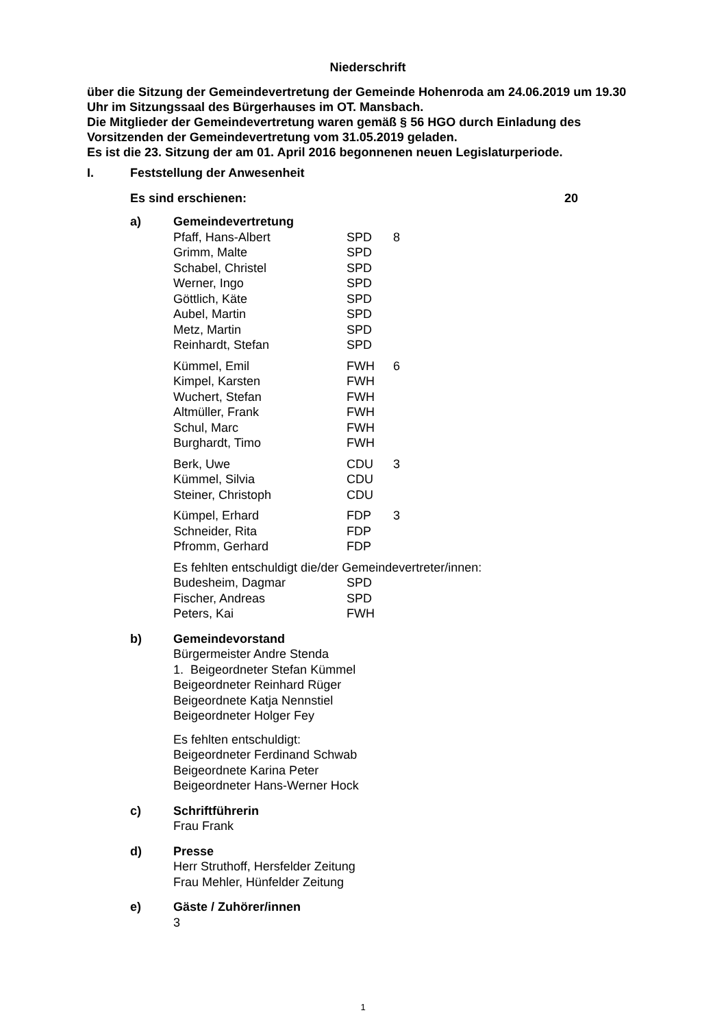Niederschrift
über die Sitzung der Gemeindevertretung der Gemeinde Hohenroda am 24.06.2019 um 19.30 Uhr im Sitzungssaal des Bürgerhauses im OT. Mansbach.
Die Mitglieder der Gemeindevertretung waren gemäß § 56 HGO durch Einladung des Vorsitzenden der Gemeindevertretung vom 31.05.2019 geladen.
Es ist die 23. Sitzung der am 01. April 2016 begonnenen neuen Legislaturperiode.
I. Feststellung der Anwesenheit
Es sind erschienen: 20
a) Gemeindevertretung
Pfaff, Hans-Albert SPD 8
Grimm, Malte SPD
Schabel, Christel SPD
Werner, Ingo SPD
Göttlich, Käte SPD
Aubel, Martin SPD
Metz, Martin SPD
Reinhardt, Stefan SPD
Kümmel, Emil FWH 6
Kimpel, Karsten FWH
Wuchert, Stefan FWH
Altmüller, Frank FWH
Schul, Marc FWH
Burghardt, Timo FWH
Berk, Uwe CDU 3
Kümmel, Silvia CDU
Steiner, Christoph CDU
Kümpel, Erhard FDP 3
Schneider, Rita FDP
Pfromm, Gerhard FDP
Es fehlten entschuldigt die/der Gemeindevertreter/innen:
Budesheim, Dagmar SPD
Fischer, Andreas SPD
Peters, Kai FWH
b) Gemeindevorstand
Bürgermeister Andre Stenda
1. Beigeordneter Stefan Kümmel
Beigeordneter Reinhard Rüger
Beigeordnete Katja Nennstiel
Beigeordneter Holger Fey
Es fehlten entschuldigt:
Beigeordneter Ferdinand Schwab
Beigeordnete Karina Peter
Beigeordneter Hans-Werner Hock
c) Schriftführerin
Frau Frank
d) Presse
Herr Struthoff, Hersfelder Zeitung
Frau Mehler, Hünfelder Zeitung
e) Gäste / Zuhörer/innen
3
1